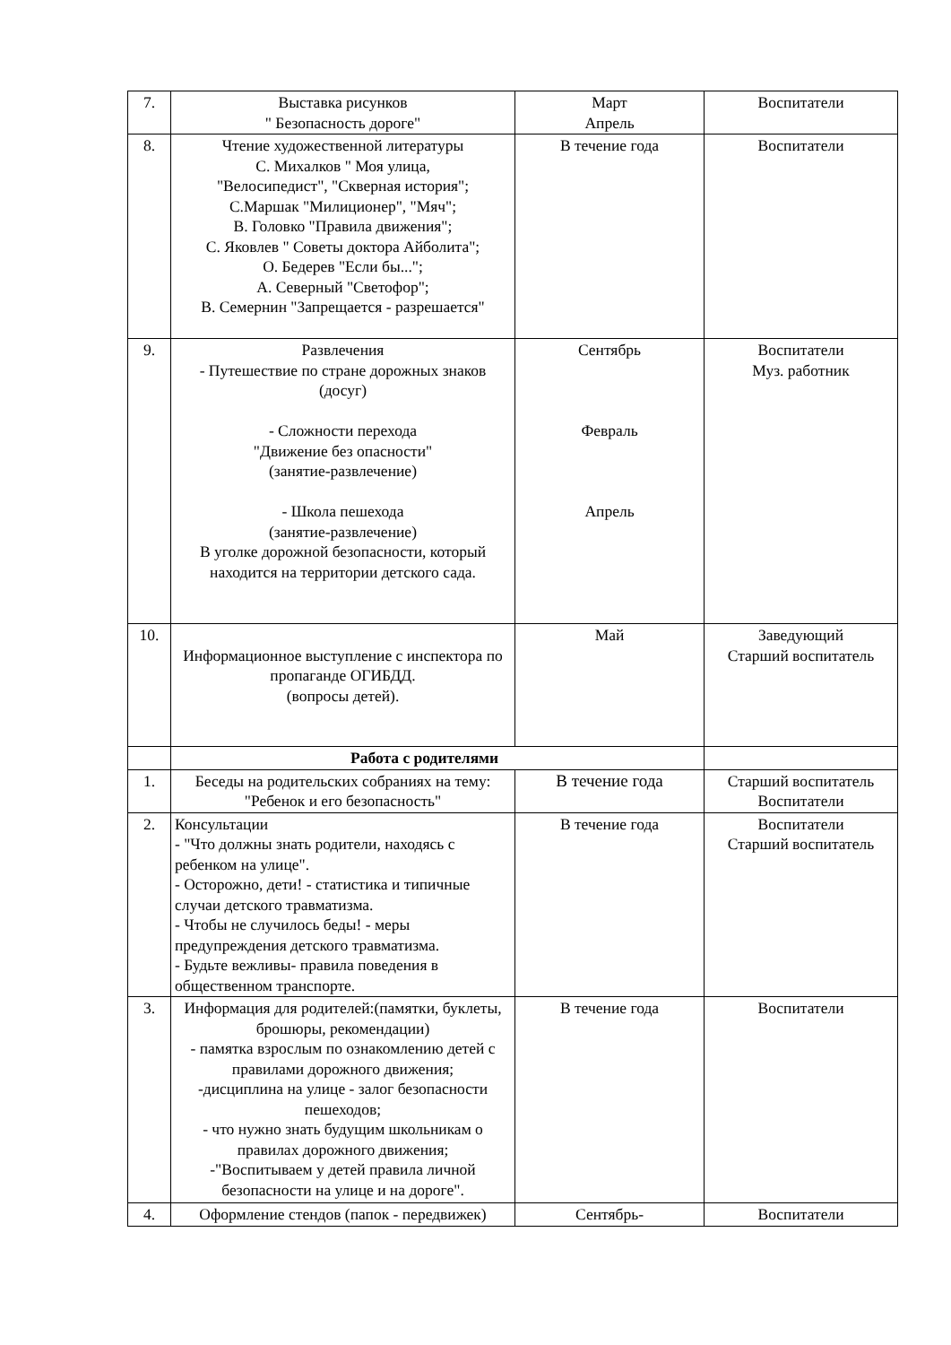| 7. | Выставка рисунков " Безопасность дороге" | Март Апрель | Воспитатели |
| 8. | Чтение художественной литературы С. Михалков " Моя улица, "Велосипедист", "Скверная история"; С.Маршак "Милиционер", "Мяч"; В. Головко "Правила движения"; С. Яковлев " Советы доктора Айболита"; О. Бедерев "Если бы..."; А. Северный "Светофор"; В. Семернин "Запрещается - разрешается" | В течение года | Воспитатели |
| 9. | Развлечения - Путешествие по стране дорожных знаков (досуг) - Сложности перехода "Движение без опасности" (занятие-развлечение) - Школа пешехода (занятие-развлечение) В уголке дорожной безопасности, который находится на территории детского сада. | Сентябрь Февраль Апрель | Воспитатели Муз. работник |
| 10. | Информационное выступление с инспектора по пропаганде ОГИБДД. (вопросы детей). | Май | Заведующий Старший воспитатель |
| | Работа с родителями | | |
| 1. | Беседы на родительских собраниях на тему: "Ребенок и его безопасность" | В течение года | Старший воспитатель Воспитатели |
| 2. | Консультации - "Что должны знать родители, находясь с ребенком на улице". - Осторожно, дети! - статистика и типичные случаи детского травматизма. - Чтобы не случилось беды! - меры предупреждения детского травматизма. - Будьте вежливы- правила поведения в общественном транспорте. | В течение года | Воспитатели Старший воспитатель |
| 3. | Информация для родителей:(памятки, буклеты, брошюры, рекомендации) - памятка взрослым по ознакомлению детей с правилами дорожного движения; -дисциплина на улице - залог безопасности пешеходов; - что нужно знать будущим школьникам о правилах дорожного движения; -"Воспитываем у детей правила личной безопасности на улице и на дороге". | В течение года | Воспитатели |
| 4. | Оформление стендов (папок - передвижек) | Сентябрь- | Воспитатели |